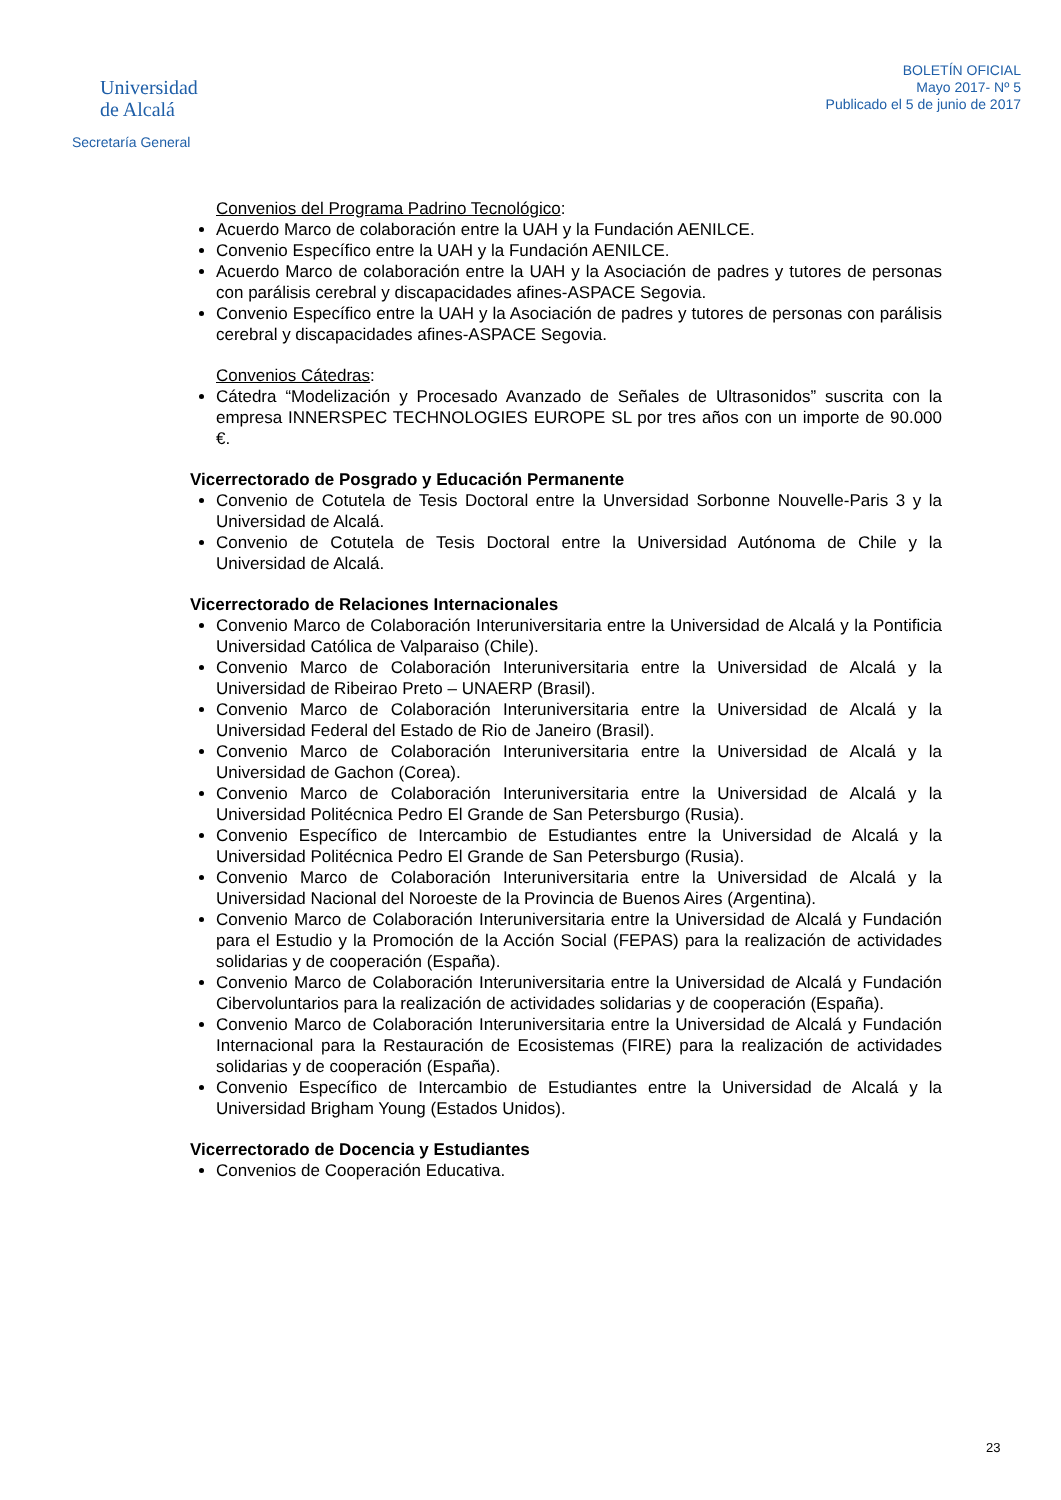Universidad
de Alcalá
Secretaría General
BOLETÍN OFICIAL
Mayo 2017- Nº 5
Publicado el 5 de junio de 2017
Convenios del Programa Padrino Tecnológico:
Acuerdo Marco de colaboración entre la UAH y la Fundación AENILCE.
Convenio Específico entre la UAH y la Fundación AENILCE.
Acuerdo Marco de colaboración entre la UAH y la Asociación de padres y tutores de personas con parálisis cerebral y discapacidades afines-ASPACE Segovia.
Convenio Específico entre la UAH y la Asociación de padres y tutores de personas con parálisis cerebral y discapacidades afines-ASPACE Segovia.
Convenios Cátedras:
Cátedra “Modelización y Procesado Avanzado de Señales de Ultrasonidos” suscrita con la empresa INNERSPEC TECHNOLOGIES EUROPE SL por tres años con un importe de 90.000 €.
Vicerrectorado de Posgrado y Educación Permanente
Convenio de Cotutela de Tesis Doctoral entre la Unversidad Sorbonne Nouvelle-Paris 3 y la Universidad de Alcalá.
Convenio de Cotutela de Tesis Doctoral entre la Universidad Autónoma de Chile y la Universidad de Alcalá.
Vicerrectorado de Relaciones Internacionales
Convenio Marco de Colaboración Interuniversitaria entre la Universidad de Alcalá y la Pontificia Universidad Católica de Valparaiso (Chile).
Convenio Marco de Colaboración Interuniversitaria entre la Universidad de Alcalá y la Universidad de Ribeirao Preto – UNAERP (Brasil).
Convenio Marco de Colaboración Interuniversitaria entre la Universidad de Alcalá y la Universidad Federal del Estado de Rio de Janeiro (Brasil).
Convenio Marco de Colaboración Interuniversitaria entre la Universidad de Alcalá y la Universidad de Gachon (Corea).
Convenio Marco de Colaboración Interuniversitaria entre la Universidad de Alcalá y la Universidad Politécnica Pedro El Grande de San Petersburgo (Rusia).
Convenio Específico de Intercambio de Estudiantes entre la Universidad de Alcalá y la Universidad Politécnica Pedro El Grande de San Petersburgo (Rusia).
Convenio Marco de Colaboración Interuniversitaria entre la Universidad de Alcalá y la Universidad Nacional del Noroeste de la Provincia de Buenos Aires (Argentina).
Convenio Marco de Colaboración Interuniversitaria entre la Universidad de Alcalá y Fundación para el Estudio y la Promoción de la Acción Social (FEPAS) para la realización de actividades solidarias y de cooperación (España).
Convenio Marco de Colaboración Interuniversitaria entre la Universidad de Alcalá y Fundación Cibervoluntarios para la realización de actividades solidarias y de cooperación (España).
Convenio Marco de Colaboración Interuniversitaria entre la Universidad de Alcalá y Fundación Internacional para la Restauración de Ecosistemas (FIRE) para la realización de actividades solidarias y de cooperación (España).
Convenio Específico de Intercambio de Estudiantes entre la Universidad de Alcalá y la Universidad Brigham Young (Estados Unidos).
Vicerrectorado de Docencia y Estudiantes
Convenios de Cooperación Educativa.
23